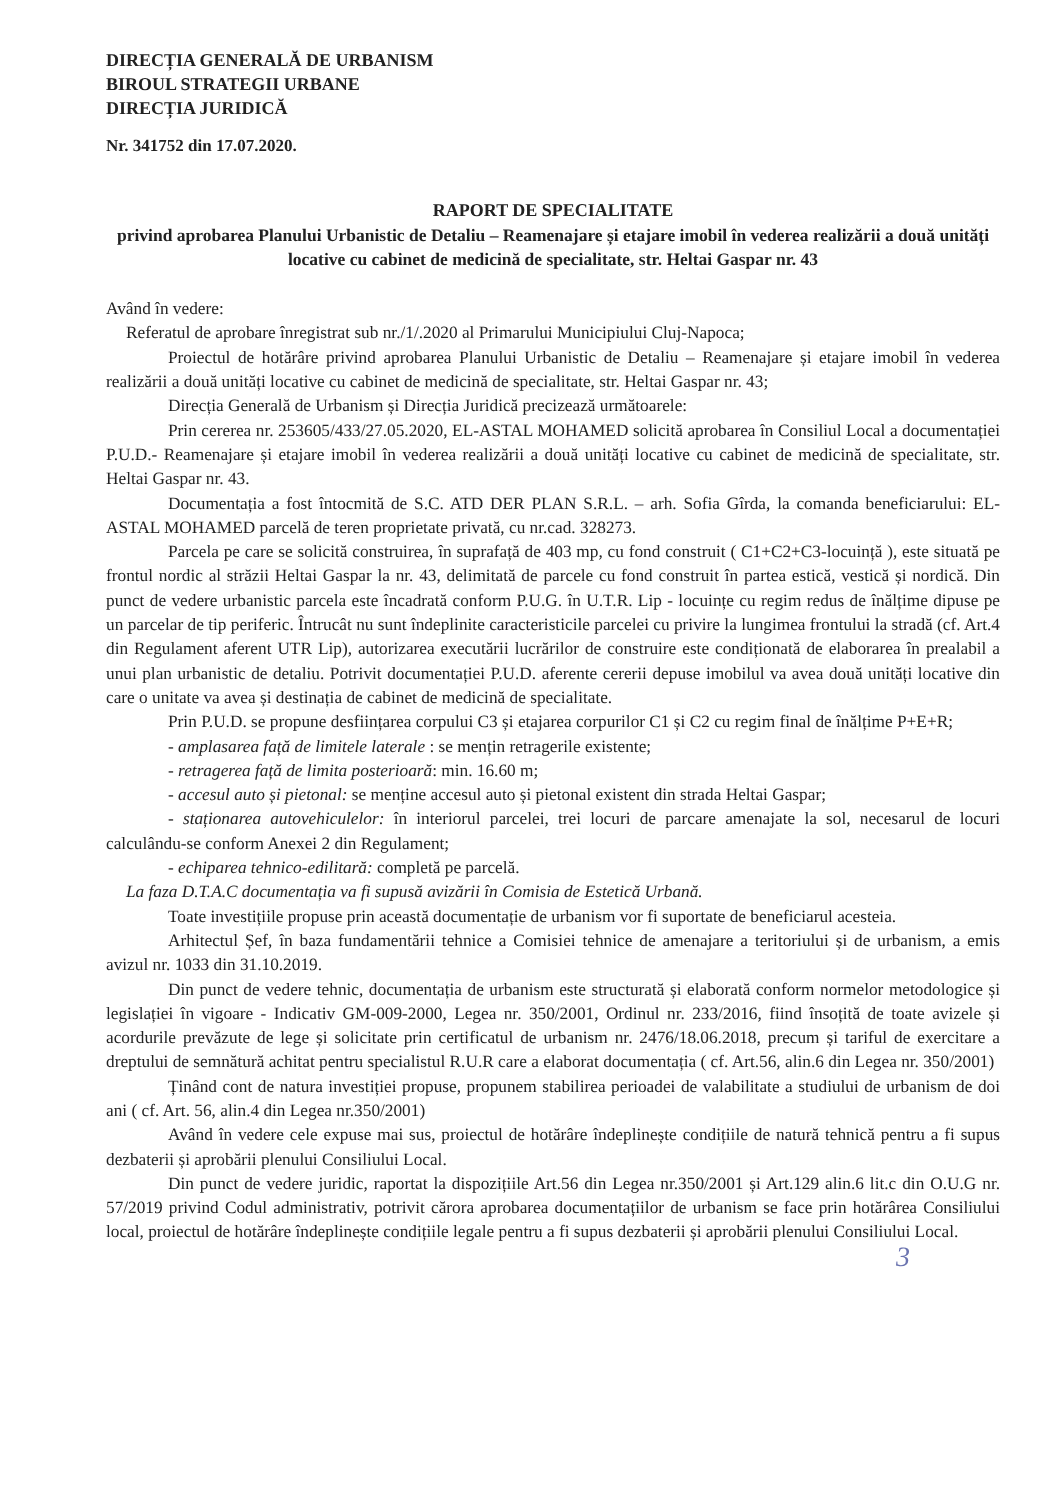DIRECȚIA GENERALĂ DE URBANISM
BIROUL STRATEGII URBANE
DIRECȚIA JURIDICĂ
Nr. 341752 din 17.07.2020.
RAPORT DE SPECIALITATE
privind aprobarea Planului Urbanistic de Detaliu – Reamenajare și etajare imobil în vederea realizării a două unități locative cu cabinet de medicină de specialitate, str. Heltai Gaspar nr. 43
Având în vedere:
Referatul de aprobare înregistrat sub nr./1/.2020 al Primarului Municipiului Cluj-Napoca;
Proiectul de hotărâre privind aprobarea Planului Urbanistic de Detaliu – Reamenajare și etajare imobil în vederea realizării a două unități locative cu cabinet de medicină de specialitate, str. Heltai Gaspar nr. 43;
Direcția Generală de Urbanism și Direcția Juridică precizează următoarele:
Prin cererea nr. 253605/433/27.05.2020, EL-ASTAL MOHAMED solicită aprobarea în Consiliul Local a documentației P.U.D.- Reamenajare și etajare imobil în vederea realizării a două unități locative cu cabinet de medicină de specialitate, str. Heltai Gaspar nr. 43.
Documentația a fost întocmită de S.C. ATD DER PLAN S.R.L. – arh. Sofia Gîrda, la comanda beneficiarului: EL-ASTAL MOHAMED parcelă de teren proprietate privată, cu nr.cad. 328273.
Parcela pe care se solicită construirea, în suprafață de 403 mp, cu fond construit ( C1+C2+C3-locuință ), este situată pe frontul nordic al străzii Heltai Gaspar la nr. 43, delimitată de parcele cu fond construit în partea estică, vestică și nordică. Din punct de vedere urbanistic parcela este încadrată conform P.U.G. în U.T.R. Lip - locuințe cu regim redus de înălțime dipuse pe un parcelar de tip periferic. Întrucât nu sunt îndeplinite caracteristicile parcelei cu privire la lungimea frontului la stradă (cf. Art.4 din Regulament aferent UTR Lip), autorizarea executării lucrărilor de construire este condiționată de elaborarea în prealabil a unui plan urbanistic de detaliu. Potrivit documentației P.U.D. aferente cererii depuse imobilul va avea două unități locative din care o unitate va avea și destinația de cabinet de medicină de specialitate.
Prin P.U.D. se propune desființarea corpului C3 și etajarea corpurilor C1 și C2 cu regim final de înălțime P+E+R;
- amplasarea față de limitele laterale : se mențin retragerile existente;
- retragerea față de limita posterioară: min. 16.60 m;
- accesul auto și pietonal: se menține accesul auto și pietonal existent din strada Heltai Gaspar;
- staționarea autovehiculelor: în interiorul parcelei, trei locuri de parcare amenajate la sol, necesarul de locuri calculându-se conform Anexei 2 din Regulament;
- echiparea tehnico-edilitară: completă pe parcelă.
La faza D.T.A.C documentația va fi supusă avizării în Comisia de Estetică Urbană.
Toate investițiile propuse prin această documentație de urbanism vor fi suportate de beneficiarul acesteia.
Arhitectul Șef, în baza fundamentării tehnice a Comisiei tehnice de amenajare a teritoriului și de urbanism, a emis avizul nr. 1033 din 31.10.2019.
Din punct de vedere tehnic, documentația de urbanism este structurată și elaborată conform normelor metodologice și legislației în vigoare - Indicativ GM-009-2000, Legea nr. 350/2001, Ordinul nr. 233/2016, fiind însoțită de toate avizele și acordurile prevăzute de lege și solicitate prin certificatul de urbanism nr. 2476/18.06.2018, precum și tariful de exercitare a dreptului de semnătură achitat pentru specialistul R.U.R care a elaborat documentația ( cf. Art.56, alin.6 din Legea nr. 350/2001)
Ținând cont de natura investiției propuse, propunem stabilirea perioadei de valabilitate a studiului de urbanism de doi ani ( cf. Art. 56, alin.4 din Legea nr.350/2001)
Având în vedere cele expuse mai sus, proiectul de hotărâre îndeplinește condițiile de natură tehnică pentru a fi supus dezbaterii și aprobării plenului Consiliului Local.
Din punct de vedere juridic, raportat la dispozițiile Art.56 din Legea nr.350/2001 și Art.129 alin.6 lit.c din O.U.G nr. 57/2019 privind Codul administrativ, potrivit cărora aprobarea documentațiilor de urbanism se face prin hotărârea Consiliului local, proiectul de hotărâre îndeplinește condițiile legale pentru a fi supus dezbaterii și aprobării plenului Consiliului Local.
3